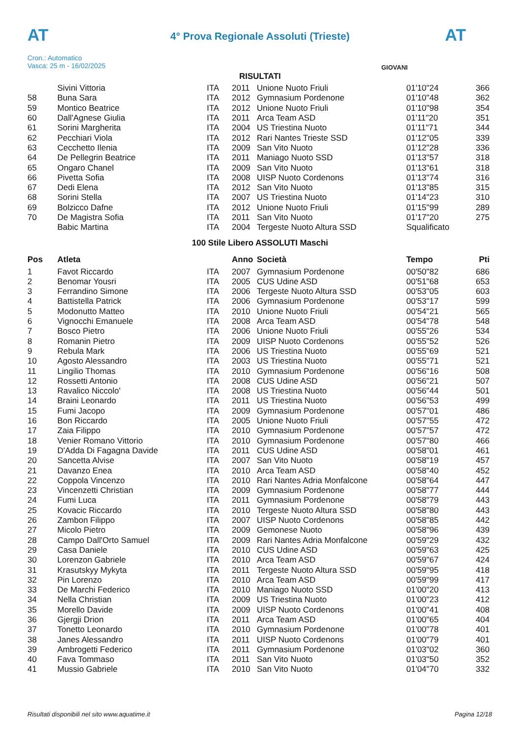AT
4° Prova Regionale Assoluti (Trieste) AT
Cron.: Automatico
Vasca: 25 m - 16/02/2025
GIOVANI
RISULTATI
| | Sivini Vittoria | ITA | 2011 | Unione Nuoto Friuli | 01'10"24 | 366 |
| 58 | Buna Sara | ITA | 2012 | Gymnasium Pordenone | 01'10"48 | 362 |
| 59 | Montico Beatrice | ITA | 2012 | Unione Nuoto Friuli | 01'10"98 | 354 |
| 60 | Dall'Agnese Giulia | ITA | 2011 | Arca Team ASD | 01'11"20 | 351 |
| 61 | Sorini Margherita | ITA | 2004 | US Triestina Nuoto | 01'11"71 | 344 |
| 62 | Pecchiari Viola | ITA | 2012 | Rari Nantes Trieste SSD | 01'12"05 | 339 |
| 63 | Cecchetto Ilenia | ITA | 2009 | San Vito Nuoto | 01'12"28 | 336 |
| 64 | De Pellegrin Beatrice | ITA | 2011 | Maniago Nuoto SSD | 01'13"57 | 318 |
| 65 | Ongaro Chanel | ITA | 2009 | San Vito Nuoto | 01'13"61 | 318 |
| 66 | Pivetta Sofia | ITA | 2008 | UISP Nuoto Cordenons | 01'13"74 | 316 |
| 67 | Dedi Elena | ITA | 2012 | San Vito Nuoto | 01'13"85 | 315 |
| 68 | Sorini Stella | ITA | 2007 | US Triestina Nuoto | 01'14"23 | 310 |
| 69 | Bolzicco Dafne | ITA | 2012 | Unione Nuoto Friuli | 01'15"99 | 289 |
| 70 | De Magistra Sofia | ITA | 2011 | San Vito Nuoto | 01'17"20 | 275 |
| | Babic Martina | ITA | 2004 | Tergeste Nuoto Altura SSD | Squalificato | |
100 Stile Libero ASSOLUTI Maschi
| Pos | Atleta | | Anno | Società | Tempo | Pti |
| --- | --- | --- | --- | --- | --- | --- |
| 1 | Favot Riccardo | ITA | 2007 | Gymnasium Pordenone | 00'50"82 | 686 |
| 2 | Benomar Yousri | ITA | 2005 | CUS Udine ASD | 00'51"68 | 653 |
| 3 | Ferrandino Simone | ITA | 2006 | Tergeste Nuoto Altura SSD | 00'53"05 | 603 |
| 4 | Battistella Patrick | ITA | 2006 | Gymnasium Pordenone | 00'53"17 | 599 |
| 5 | Modonutto Matteo | ITA | 2010 | Unione Nuoto Friuli | 00'54"21 | 565 |
| 6 | Vignocchi Emanuele | ITA | 2008 | Arca Team ASD | 00'54"78 | 548 |
| 7 | Bosco Pietro | ITA | 2006 | Unione Nuoto Friuli | 00'55"26 | 534 |
| 8 | Romanin Pietro | ITA | 2009 | UISP Nuoto Cordenons | 00'55"52 | 526 |
| 9 | Rebula Mark | ITA | 2006 | US Triestina Nuoto | 00'55"69 | 521 |
| 10 | Agosto Alessandro | ITA | 2003 | US Triestina Nuoto | 00'55"71 | 521 |
| 11 | Lingilio Thomas | ITA | 2010 | Gymnasium Pordenone | 00'56"16 | 508 |
| 12 | Rossetti Antonio | ITA | 2008 | CUS Udine ASD | 00'56"21 | 507 |
| 13 | Ravalico Niccolo' | ITA | 2008 | US Triestina Nuoto | 00'56"44 | 501 |
| 14 | Braini Leonardo | ITA | 2011 | US Triestina Nuoto | 00'56"53 | 499 |
| 15 | Fumi Jacopo | ITA | 2009 | Gymnasium Pordenone | 00'57"01 | 486 |
| 16 | Bon Riccardo | ITA | 2005 | Unione Nuoto Friuli | 00'57"55 | 472 |
| 17 | Zaia Filippo | ITA | 2010 | Gymnasium Pordenone | 00'57"57 | 472 |
| 18 | Venier Romano Vittorio | ITA | 2010 | Gymnasium Pordenone | 00'57"80 | 466 |
| 19 | D'Adda Di Fagagna Davide | ITA | 2011 | CUS Udine ASD | 00'58"01 | 461 |
| 20 | Sancetta Alvise | ITA | 2007 | San Vito Nuoto | 00'58"19 | 457 |
| 21 | Davanzo Enea | ITA | 2010 | Arca Team ASD | 00'58"40 | 452 |
| 22 | Coppola Vincenzo | ITA | 2010 | Rari Nantes Adria Monfalcone | 00'58"64 | 447 |
| 23 | Vincenzetti Christian | ITA | 2009 | Gymnasium Pordenone | 00'58"77 | 444 |
| 24 | Fumi Luca | ITA | 2011 | Gymnasium Pordenone | 00'58"79 | 443 |
| 25 | Kovacic Riccardo | ITA | 2010 | Tergeste Nuoto Altura SSD | 00'58"80 | 443 |
| 26 | Zambon Filippo | ITA | 2007 | UISP Nuoto Cordenons | 00'58"85 | 442 |
| 27 | Micolo Pietro | ITA | 2009 | Gemonese Nuoto | 00'58"96 | 439 |
| 28 | Campo Dall'Orto Samuel | ITA | 2009 | Rari Nantes Adria Monfalcone | 00'59"29 | 432 |
| 29 | Casa Daniele | ITA | 2010 | CUS Udine ASD | 00'59"63 | 425 |
| 30 | Lorenzon Gabriele | ITA | 2010 | Arca Team ASD | 00'59"67 | 424 |
| 31 | Krasutskyy Mykyta | ITA | 2011 | Tergeste Nuoto Altura SSD | 00'59"95 | 418 |
| 32 | Pin Lorenzo | ITA | 2010 | Arca Team ASD | 00'59"99 | 417 |
| 33 | De Marchi Federico | ITA | 2010 | Maniago Nuoto SSD | 01'00"20 | 413 |
| 34 | Nella Christian | ITA | 2009 | US Triestina Nuoto | 01'00"23 | 412 |
| 35 | Morello Davide | ITA | 2009 | UISP Nuoto Cordenons | 01'00"41 | 408 |
| 36 | Gjergji Drion | ITA | 2011 | Arca Team ASD | 01'00"65 | 404 |
| 37 | Tonetto Leonardo | ITA | 2010 | Gymnasium Pordenone | 01'00"78 | 401 |
| 38 | Janes Alessandro | ITA | 2011 | UISP Nuoto Cordenons | 01'00"79 | 401 |
| 39 | Ambrogetti Federico | ITA | 2011 | Gymnasium Pordenone | 01'03"02 | 360 |
| 40 | Fava Tommaso | ITA | 2011 | San Vito Nuoto | 01'03"50 | 352 |
| 41 | Mussio Gabriele | ITA | 2010 | San Vito Nuoto | 01'04"70 | 332 |
Risultati disponibili nel sito www.aquatime.it Pagina 12/18